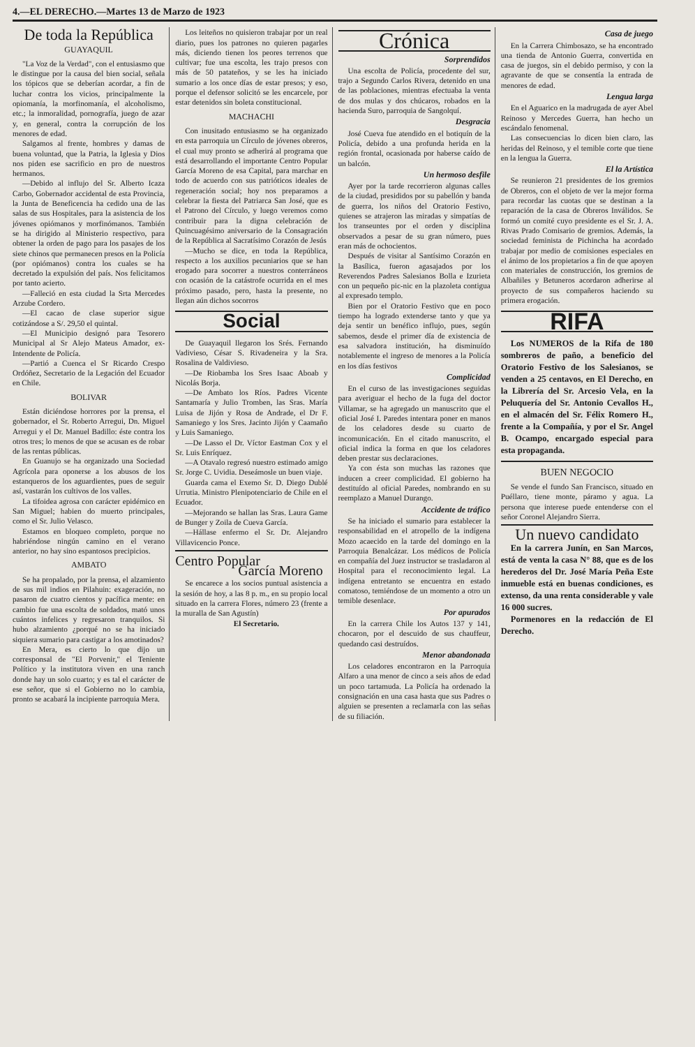4.—EL DERECHO.—Martes 13 de Marzo de 1923
De toda la República
GUAYAQUIL
"La Voz de la Verdad", con el entusiasmo que le distingue por la causa del bien social, señala los tópicos que se deberían acordar, a fin de luchar contra los vicios, principalmente la opiomanía, la morfinomanía, el alcoholismo, etc.; la inmoralidad, pornografía, juego de azar y, en general, contra la corrupción de los menores de edad.
Salgamos al frente, hombres y damas de buena voluntad, que la Patria, la Iglesia y Dios nos piden ese sacrificio en pro de nuestros hermanos.
—Debido al influjo del Sr. Alberto Icaza Carbo, Gobernador accidental de esta Provincia, la Junta de Beneficencia ha cedido una de las salas de sus Hospitales, para la asistencia de los jóvenes opiómanos y morfinómanos. También se ha dirigido al Ministerio respectivo, para obtener la orden de pago para los pasajes de los siete chinos que permanecen presos en la Policía (por opiómanos) contra los cuales se ha decretado la expulsión del país. Nos felicitamos por tanto acierto.
—Falleció en esta ciudad la Srta Mercedes Arzube Cordero.
—El cacao de clase superior sigue cotizándose a S/. 29,50 el quintal.
—El Municipio designó para Tesorero Municipal al Sr Alejo Mateus Amador, ex-Intendente de Policía.
—Partió a Cuenca el Sr Ricardo Crespo Ordóñez, Secretario de la Legación del Ecuador en Chile.
BOLIVAR
Están diciéndose horrores por la prensa, el gobernador, el Sr. Roberto Arregui, Dn. Miguel Arregui y el Dr. Manuel Badillo: éste contra los otros tres; lo menos de que se acusan es de robar de las rentas públicas.
En Guanujo se ha organizado una Sociedad Agrícola para oponerse a los abusos de los estanqueros de los aguardientes, pues de seguir así, vastarán los cultivos de los valles.
La tifoidea agrosa con carácter epidémico en San Miguel; habien do muerto principales, como el Sr. Julio Velasco.
Estamos en bloqueo completo, porque no habriéndose ningún camino en el verano anterior, no hay sino espantosos precipicios.
AMBATO
Se ha propalado, por la prensa, el alzamiento de sus mil indios en Pilahuin: exageración, no pasaron de cuatro cientos y pacífica mente: en cambio fue una escolta de soldados, mató unos cuántos infelices y regresaron tranquilos. Si hubo alzamiento ¿porqué no se ha iniciado siquiera sumario para castigar a los amotinados?
En Mera, es cierto lo que dijo un corresponsal de "El Porvenir," el Teniente Político y la institutora viven en una ranch donde hay un solo cuarto; y es tal el carácter de ese señor, que si el Gobierno no lo cambia, pronto se acabará la incipiente parroquia Mera.
Los leiteños no quisieron trabajar por un real diario, pues los patrones no quieren pagarles más, diciendo tienen los peores terrenos que cultivar; fue una escolta, les trajo presos con más de 50 patateños, y se les ha iniciado sumario a los once días de estar presos; y eso, porque el defensor solicitó se les encarcele, por estar detenidos sin boleta constitucional.
MACHACHI
Con inusitado entusiasmo se ha organizado en esta parroquia un Círculo de jóvenes obreros, el cual muy pronto se adherirá al programa que está desarrollando el importante Centro Popular García Moreno de esa Capital, para marchar en todo de acuerdo con sus patrióticos ideales de regeneración social; hoy nos preparamos a celebrar la fiesta del Patriarca San José, que es el Patrono del Círculo, y luego veremos como contribuir para la digna celebración de Quincuagésimo aniversario de la Consagración de la República al Sacratísimo Corazón de Jesús
—Mucho se dice, en toda la República, respecto a los auxilios pecuniarios que se han erogado para socorrer a nuestros conterráneos con ocasión de la catástrofe ocurrida en el mes próximo pasado, pero, hasta la presente, no llegan aún dichos socorros
Social
De Guayaquil llegaron los Srés. Fernando Vadivieso, César S. Rivadeneira y la Sra. Rosalina de Valdivieso.
—De Riobamba los Sres Isaac Aboab y Nicolás Borja.
—De Ambato los Ríos. Padres Vicente Santamaría y Julio Tromben, las Sras. María Luisa de Jijón y Rosa de Andrade, el Dr F. Samaniego y los Sres. Jacinto Jijón y Caamaño y Luis Samaniego.
—De Lasso el Dr. Víctor Eastman Cox y el Sr. Luis Enríquez.
—A Otavalo regresó nuestro estimado amigo Sr. Jorge C. Uvidia. Deseámosle un buen viaje.
Guarda cama el Exemo Sr. D. Diego Dublé Urrutia. Ministro Plenipotenciario de Chile en el Ecuador.
—Mejorando se hallan las Sras. Laura Game de Bunger y Zoila de Cueva García.
—Hállase enfermo el Sr. Dr. Alejandro Villavicencio Ponce.
Centro Popular
García Moreno
Se encarece a los socios puntual asistencia a la sesión de hoy, a las 8 p. m., en su propio local situado en la carrera Flores, número 23 (frente a la muralla de San Agustín)
El Secretario.
Crónica
Sorprendidos
Una escolta de Policía, procedente del sur, trajo a Segundo Carlos Rivera, detenido en una de las poblaciones, mientras efectuaba la venta de dos mulas y dos chúcaros, robados en la hacienda Suro, parroquia de Sangolquí.
Desgracia
José Cueva fue atendido en el botiquín de la Policía, debido a una profunda herida en la región frontal, ocasionada por haberse caído de un balcón.
Un hermoso desfile
Ayer por la tarde recorrieron algunas calles de la ciudad, presididos por su pabellón y banda de guerra, los niños del Oratorio Festivo, quienes se atrajeron las miradas y simpatías de los transeuntes por el orden y disciplina observados a pesar de su gran número, pues eran más de ochocientos.
Después de visitar al Santísimo Corazón en la Basílica, fueron agasajados por los Reverendos Padres Salesianos Bolla e Izurieta con un pequeño pic-nic en la plazoleta contigua al expresado templo.
Bien por el Oratorio Festivo que en poco tiempo ha logrado extenderse tanto y que ya deja sentir un benéfico influjo, pues, según sabemos, desde el primer día de existencia de esa salvadora institución, ha disminuído notablemente el ingreso de menores a la Policía en los días festivos
Complicidad
En el curso de las investigaciones seguidas para averiguar el hecho de la fuga del doctor Villamar, se ha agregado un manuscrito que el oficial José I. Paredes intentara poner en manos de los celadores desde su cuarto de incomunicación. En el citado manuscrito, el oficial indica la forma en que los celadores deben prestar sus declaraciones.
Ya con ésta son muchas las razones que inducen a creer complicidad. El gobierno ha destituído al oficial Paredes, nombrando en su reemplazo a Manuel Durango.
Accidente de tráfico
Se ha iniciado el sumario para establecer la responsabilidad en el atropello de la indígena Mozo acaecido en la tarde del domingo en la Parroquia Benalcázar. Los médicos de Policía en compañía del Juez instructor se trasladaron al Hospital para el reconocimiento legal. La indígena entretanto se encuentra en estado comatoso, temiéndose de un momento a otro un temible desenlace.
Por apurados
En la carrera Chile los Autos 137 y 141, chocaron, por el descuido de sus chauffeur, quedando casi destruídos.
Menor abandonada
Los celadores encontraron en la Parroquia Alfaro a una menor de cinco a seis años de edad un poco tartamuda. La Policía ha ordenado la consignación en una casa hasta que sus Padres o alguien se presenten a reclamarla con las señas de su filiación.
Casa de juego
En la Carrera Chimbosazo, se ha encontrado una tienda de Antonio Guerra, convertida en casa de juegos, sin el debido permiso, y con la agravante de que se consentía la entrada de menores de edad.
Lengua larga
En el Aguarico en la madrugada de ayer Abel Reinoso y Mercedes Guerra, han hecho un escándalo fenomenal.
Las consecuencias lo dicen bien claro, las heridas del Reinoso, y el temible corte que tiene en la lengua la Guerra.
El la Artística
Se reunieron 21 presidentes de los gremios de Obreros, con el objeto de ver la mejor forma para recordar las cuotas que se destinan a la reparación de la casa de Obreros Inválidos. Se formó un comité cuyo presidente es el Sr. J. A. Rivas Prado Comisario de gremios. Además, la sociedad feminista de Pichincha ha acordado trabajar por medio de comisiones especiales en el ánimo de los propietarios a fin de que apoyen con materiales de construcción, los gremios de Albañiles y Betuneros acordaron adherirse al proyecto de sus compañeros haciendo su primera erogación.
RIFA
Los NUMEROS de la Rifa de 180 sombreros de paño, a beneficio del Oratorio Festivo de los Salesianos, se venden a 25 centavos, en El Derecho, en la Librería del Sr. Arcesio Vela, en la Peluquería del Sr. Antonio Cevallos H., en el almacén del Sr. Félix Romero H., frente a la Compañía, y por el Sr. Angel B. Ocampo, encargado especial para esta propaganda.
BUEN NEGOCIO
Se vende el fundo San Francisco, situado en Puéllaro, tiene monte, páramo y agua. La persona que interese puede entenderse con el señor Coronel Alejandro Sierra.
Un nuevo candidato
En la carrera Junín, en San Marcos, está de venta la casa N° 88, que es de los herederos del Dr. José María Peña Este inmueble está en buenas condiciones, es extenso, da una renta considerable y vale 16 000 sucres.
Pormenores en la redacción de El Derecho.